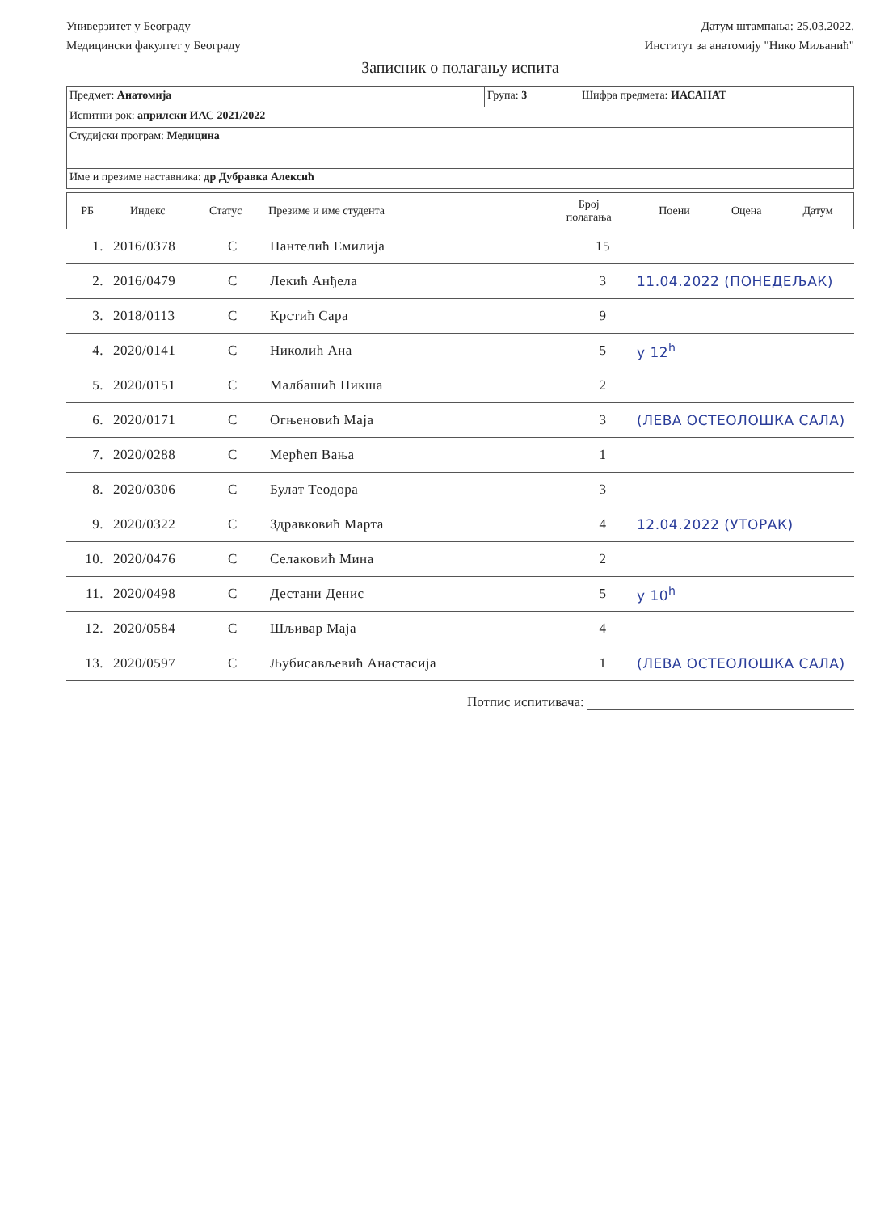Универзитет у Београду
Медицински факултет у Београду
Датум штампања: 25.03.2022.
Институт за анатомију "Нико Миљанић"
Записник о полагању испита
| Предмет: Анатомија | Група: 3 | Шифра предмета: ИАСАНАТ |
| Испитни рок: априлски ИАС 2021/2022 | | |
| Студијски програм: Медицина | | |
| Име и презиме наставника: др Дубравка Алексић | | |
| РБ | Индекс | Статус | Презиме и име студента | Број полагања | Поени | Оцена | Датум |
| 1. | 2016/0378 | С | Пантелић Емилија | 15 | |
| 2. | 2016/0479 | С | Лекић Анђела | 3 | 11.04.2022 (ПОНЕДЕЉАК) |
| 3. | 2018/0113 | С | Крстић Сара | 9 | |
| 4. | 2020/0141 | С | Николић Ана | 5 | у 12<sup>h</sup> |
| 5. | 2020/0151 | С | Малбашић Никша | 2 | |
| 6. | 2020/0171 | С | Огњеновић Маја | 3 | (ЛЕВА ОСТЕОЛОШКА САЛА) |
| 7. | 2020/0288 | С | Мерћеп Вања | 1 | |
| 8. | 2020/0306 | С | Булат Теодора | 3 | |
| 9. | 2020/0322 | С | Здравковић Марта | 4 | 12.04.2022 (УТОРАК) |
| 10. | 2020/0476 | С | Селаковић Мина | 2 | |
| 11. | 2020/0498 | С | Дестани Денис | 5 | у 10<sup>h</sup> |
| 12. | 2020/0584 | С | Шљивар Маја | 4 | |
| 13. | 2020/0597 | С | Љубисављевић Анастасија | 1 | (ЛЕВА ОСТЕОЛОШКА САЛА) |
Потпис испитивача: